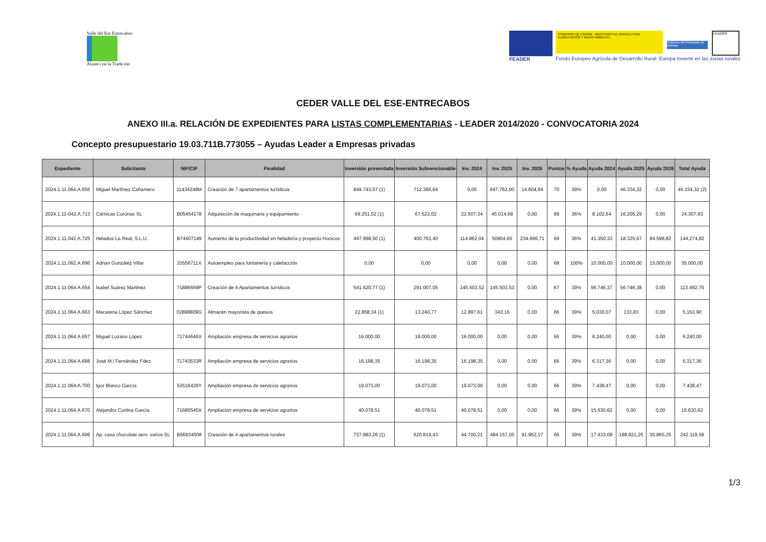Valle del Ese Entrecabos
Alzate con la Tradición
FEADER
GOBIERNO DE ESPAÑA MINISTERIO DE AGRICULTURA, ALIMENTACIÓN Y MEDIO AMBIENTE
Gobierno del Principado de Asturias
LEADER
Fondo Europeo Agrícola de Desarrollo Rural: Europa invierte en las zonas rurales
CEDER VALLE DEL ESE-ENTRECABOS
ANEXO III.a. RELACIÓN DE EXPEDIENTES PARA LISTAS COMPLEMENTARIAS - LEADER 2014/2020 - CONVOCATORIA 2024
Concepto presupuestario 19.03.711B.773055 – Ayudas Leader a Empresas privadas
| Expediente | Solicitante | NIF/CIF | Finalidad | Inversión presentada | Inversión Subvencionable | Inv. 2024 | Inv. 2025 | Inv. 2026 | Puntos | % Ayuda | Ayuda 2024 | Ayuda 2025 | Ayuda 2026 | Total Ayuda |
| --- | --- | --- | --- | --- | --- | --- | --- | --- | --- | --- | --- | --- | --- | --- |
| 2024.1.11.064.A.656 | Miguel Martínez Cañamero | 11434248M | Creación de 7 apartamentos turísticos | 849.743,57 (1) | 712.366,64 | 0,00 | 697.762,00 | 14.604,64 | 70 | 39% | 0,00 | 46.334,32 | 0,00 | 46.334,32 (2) |
| 2024.1.11-042.A.713 | Cárnicas Coronas SL | B05454178 | Adquisición de maquinaria y equipamiento | 69.251,52 (1) | 67.522,02 | 22.507,34 | 45.014,68 | 0,00 | 69 | 36% | 8.102,64 | 16.205,29 | 0,00 | 24.307,93 |
| 2024.1.11.042.A.725 | Helados La Real, S.L.U. | B74407149 | Aumento de la productividad en heladería y proyecto Hocicos | 447.998,50 (1) | 400.763,40 | 114.862,04 | 50904,65 | 234.996,71 | 69 | 36% | 41.350,33 | 18.325,67 | 84.598,82 | 144.274,82 |
| 2024.1.11.062.A.696 | Adrian González Villar | 33556711X | Autoempleo para fontanería y calefacción | 0,00 | 0,00 | 0,00 | 0,00 | 0,00 | 68 | 100% | 10.000,00 | 10.000,00 | 15.000,00 | 35.000,00 |
| 2024.1.11.064.A.654 | Isabel Suárez Martinez | 71886669P | Creación de 4 Apartamentos turísticos | 541.620,77 (1) | 291.007,05 | 145.503,52 | 145.503,53 | 0,00 | 67 | 39% | 56.746,37 | 56.746,38 | 0,00 | 113.492,75 |
| 2024.1.11.064.A.663 | Macarena López Sánchez | 02898809G | Almacén mayorista de quesos | 22.858,34 (1) | 13.240,77 | 12.897,61 | 343,16 | 0,00 | 66 | 39% | 5.030,07 | 133,83 | 0,00 | 5.163,90 |
| 2024.1.11.064.A.657 | Miguel Lozano López | 71744646X | Ampliación empresa de servicios agrarios | 16.000,00 | 16.000,00 | 16.000,00 | 0,00 | 0,00 | 66 | 39% | 6.240,00 | 0,00 | 0,00 | 6.240,00 |
| 2024.1.11.064.A.688 | José M.l Fernández Fdez. | 71743533R | Ampliación empresa de servicios agrarios | 16.198,35 | 16.198,35 | 16.198,35 | 0,00 | 0,00 | 66 | 39% | 6.317,36 | 0,00 | 0,00 | 6.317,36 |
| 2024.1.11.064.A.700 | Igor Blanco García | 53516429Y | Ampliación empresa de servicios agrarios | 19.073,00 | 19.073,00 | 19.073,00 | 0,00 | 0,00 | 66 | 39% | 7.438,47 | 0,00 | 0,00 | 7.438,47 |
| 2024.1.11.064.A.670 | Alejandro Cortina García | 71680545X | Ampliación empresa de servicios agrarios | 40.078,51 | 40.078,51 | 40.078,51 | 0,00 | 0,00 | 66 | 39% | 15.630,62 | 0,00 | 0,00 | 15.630,62 |
| 2024.1.11.064.A.699 | Ap. casa chocolate serv. varios SL | B56934508 | Creación de 4 apartamentos rurales | 737.983,26 (1) | 620.819,43 | 44.700,21 | 484.157,05 | 91.962,17 | 66 | 39% | 17.433,08 | 188.821,25 | 35.865,25 | 242.119,58 |
1/3